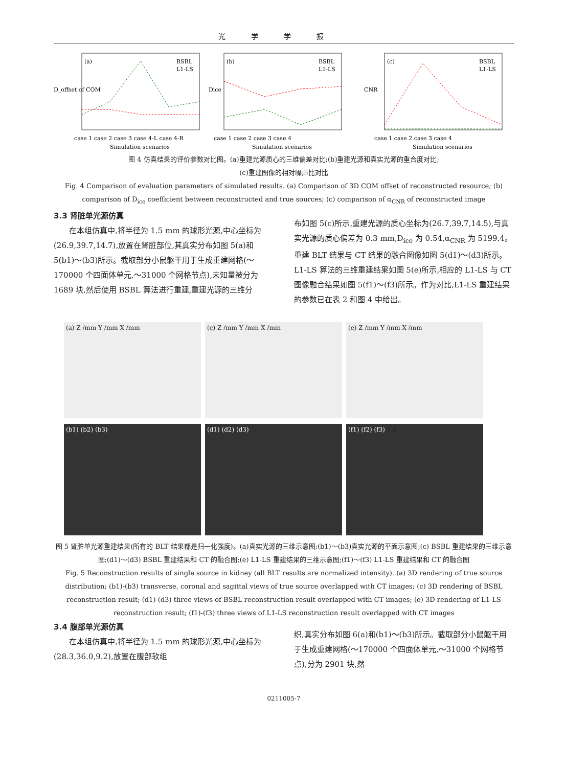光学学报
(a)
BSBL
L1-LS
D_offset of COM
case 1 case 2 case 3 case 4-L case 4-R
Simulation scenarios
(b)
BSBL
L1-LS
Dice
case 1 case 2 case 3 case 4
Simulation scenarios
(c)
BSBL
L1-LS
CNR
case 1 case 2 case 3 case 4
Simulation scenarios
图 4 仿真结果的评价参数对比图。(a)重建光源质心的三维偏差对比;(b)重建光源和真实光源的重合度对比;
(c)重建图像的相对噪声比对比
Fig. 4 Comparison of evaluation parameters of simulated results. (a) Comparison of 3D COM offset of reconstructed resource; (b) comparison of D<sub>ice</sub> coefficient between reconstructed and true sources; (c) comparison of α<sub>CNR</sub> of reconstructed image
3.3 肾脏单光源仿真
在本组仿真中,将半径为 1.5 mm 的球形光源,中心坐标为(26.9,39.7,14.7),放置在肾脏部位,其真实分布如图 5(a)和 5(b1)～(b3)所示。截取部分小鼠躯干用于生成重建网格(～170000 个四面体单元,～31000 个网格节点),未知量被分为 1689 块,然后使用 BSBL 算法进行重建,重建光源的三维分
布如图 5(c)所示,重建光源的质心坐标为(26.7,39.7,14.5),与真实光源的质心偏差为 0.3 mm,D<sub>ice</sub> 为 0.54,α<sub>CNR</sub> 为 5199.4。重建 BLT 结果与 CT 结果的融合图像如图 5(d1)～(d3)所示。L1-LS 算法的三维重建结果如图 5(e)所示,相应的 L1-LS 与 CT 图像融合结果如图 5(f1)～(f3)所示。作为对比,L1-LS 重建结果的参数已在表 2 和图 4 中给出。
(a) Z /mm Y /mm X /mm
(c) Z /mm Y /mm X /mm
(e) Z /mm Y /mm X /mm
(b1) (b2) (b3)
(d1) (d2) (d3)
(f1) (f2) (f3) 1 0
图 5 肾脏单光源重建结果(所有的 BLT 结果都是归一化强度)。(a)真实光源的三维示意图;(b1)～(b3)真实光源的平面示意图;(c) BSBL 重建结果的三维示意图;(d1)～(d3) BSBL 重建结果和 CT 的融合图;(e) L1-LS 重建结果的三维示意图;(f1)～(f3) L1-LS 重建结果和 CT 的融合图
Fig. 5 Reconstruction results of single source in kidney (all BLT results are normalized intensity). (a) 3D rendering of true source distribution; (b1)-(b3) transverse, coronal and sagittal views of true source overlapped with CT images; (c) 3D rendering of BSBL reconstruction result; (d1)-(d3) three views of BSBL reconstruction result overlapped with CT images; (e) 3D rendering of L1-LS reconstruction result; (f1)-(f3) three views of L1-LS reconstruction result overlapped with CT images
3.4 腹部单光源仿真
在本组仿真中,将半径为 1.5 mm 的球形光源,中心坐标为(28.3,36.0,9.2),放置在腹部软组
织,真实分布如图 6(a)和(b1)～(b3)所示。截取部分小鼠躯干用于生成重建网格(～170000 个四面体单元,～31000 个网格节点),分为 2901 块,然
0211005-7